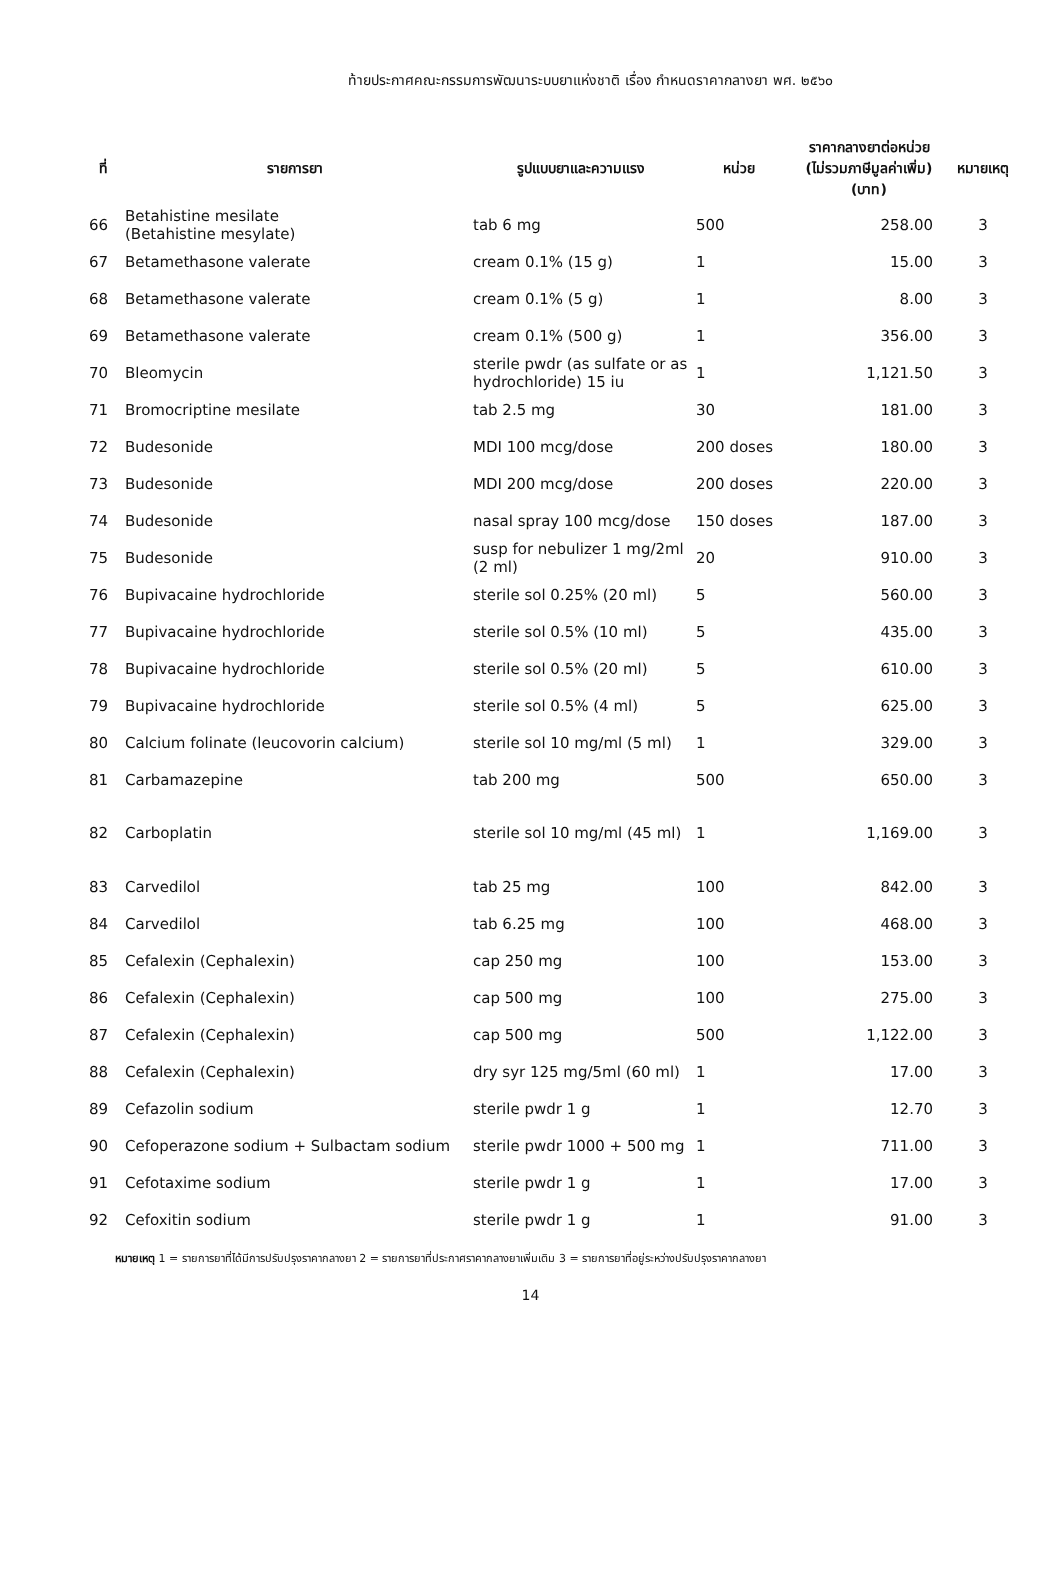ท้ายประกาศคณะกรรมการพัฒนาระบบยาแห่งชาติ เรื่อง กำหนดราคากลางยา พศ. ๒๕๖๐
| ที่ | รายการยา | รูปแบบยาและความแรง | หน่วย | ราคากลางยาต่อหน่วย (ไม่รวมภาษีมูลค่าเพิ่ม) (บาท) | หมายเหตุ |
| --- | --- | --- | --- | --- | --- |
| 66 | Betahistine mesilate (Betahistine mesylate) | tab 6 mg | 500 | 258.00 | 3 |
| 67 | Betamethasone valerate | cream 0.1% (15 g) | 1 | 15.00 | 3 |
| 68 | Betamethasone valerate | cream 0.1% (5 g) | 1 | 8.00 | 3 |
| 69 | Betamethasone valerate | cream 0.1% (500 g) | 1 | 356.00 | 3 |
| 70 | Bleomycin | sterile pwdr (as sulfate or as hydrochloride) 15 iu | 1 | 1,121.50 | 3 |
| 71 | Bromocriptine mesilate | tab 2.5 mg | 30 | 181.00 | 3 |
| 72 | Budesonide | MDI 100 mcg/dose | 200 doses | 180.00 | 3 |
| 73 | Budesonide | MDI 200 mcg/dose | 200 doses | 220.00 | 3 |
| 74 | Budesonide | nasal spray 100 mcg/dose | 150 doses | 187.00 | 3 |
| 75 | Budesonide | susp for nebulizer 1 mg/2ml (2 ml) | 20 | 910.00 | 3 |
| 76 | Bupivacaine hydrochloride | sterile sol 0.25% (20 ml) | 5 | 560.00 | 3 |
| 77 | Bupivacaine hydrochloride | sterile sol 0.5% (10 ml) | 5 | 435.00 | 3 |
| 78 | Bupivacaine hydrochloride | sterile sol 0.5% (20 ml) | 5 | 610.00 | 3 |
| 79 | Bupivacaine hydrochloride | sterile sol 0.5% (4 ml) | 5 | 625.00 | 3 |
| 80 | Calcium folinate (leucovorin calcium) | sterile sol 10 mg/ml (5 ml) | 1 | 329.00 | 3 |
| 81 | Carbamazepine | tab 200 mg | 500 | 650.00 | 3 |
| 82 | Carboplatin | sterile sol 10 mg/ml (45 ml) | 1 | 1,169.00 | 3 |
| 83 | Carvedilol | tab 25 mg | 100 | 842.00 | 3 |
| 84 | Carvedilol | tab 6.25 mg | 100 | 468.00 | 3 |
| 85 | Cefalexin (Cephalexin) | cap 250 mg | 100 | 153.00 | 3 |
| 86 | Cefalexin (Cephalexin) | cap 500 mg | 100 | 275.00 | 3 |
| 87 | Cefalexin (Cephalexin) | cap 500 mg | 500 | 1,122.00 | 3 |
| 88 | Cefalexin (Cephalexin) | dry syr 125 mg/5ml (60 ml) | 1 | 17.00 | 3 |
| 89 | Cefazolin sodium | sterile pwdr 1 g | 1 | 12.70 | 3 |
| 90 | Cefoperazone sodium + Sulbactam sodium | sterile pwdr 1000 + 500 mg | 1 | 711.00 | 3 |
| 91 | Cefotaxime sodium | sterile pwdr 1 g | 1 | 17.00 | 3 |
| 92 | Cefoxitin sodium | sterile pwdr 1 g | 1 | 91.00 | 3 |
หมายเหตุ 1 = รายการยาที่ได้มีการปรับปรุงราคากลางยา 2 = รายการยาที่ประกาศราคากลางยาเพิ่มเติม 3 = รายการยาที่อยู่ระหว่างปรับปรุงราคากลางยา
14